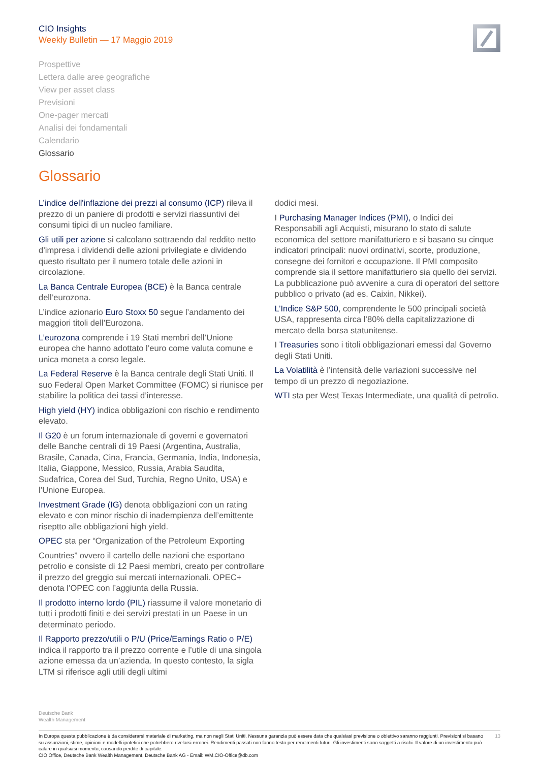CIO Insights
Weekly Bulletin — 17 Maggio 2019
Prospettive
Lettera dalle aree geografiche
View per asset class
Previsioni
One-pager mercati
Analisi dei fondamentali
Calendario
Glossario
Glossario
L’indice dell'inflazione dei prezzi al consumo (ICP) rileva il prezzo di un paniere di prodotti e servizi riassuntivi dei consumi tipici di un nucleo familiare.
Gli utili per azione si calcolano sottraendo dal reddito netto d’impresa i dividendi delle azioni privilegiate e dividendo questo risultato per il numero totale delle azioni in circolazione.
La Banca Centrale Europea (BCE) è la Banca centrale dell’eurozona.
L’indice azionario Euro Stoxx 50 segue l’andamento dei maggiori titoli dell’Eurozona.
L’eurozona comprende i 19 Stati membri dell’Unione europea che hanno adottato l’euro come valuta comune e unica moneta a corso legale.
La Federal Reserve è la Banca centrale degli Stati Uniti. Il suo Federal Open Market Committee (FOMC) si riunisce per stabilire la politica dei tassi d’interesse.
High yield (HY) indica obbligazioni con rischio e rendimento elevato.
Il G20 è un forum internazionale di governi e governatori delle Banche centrali di 19 Paesi (Argentina, Australia, Brasile, Canada, Cina, Francia, Germania, India, Indonesia, Italia, Giappone, Messico, Russia, Arabia Saudita, Sudafrica, Corea del Sud, Turchia, Regno Unito, USA) e l’Unione Europea.
Investment Grade (IG) denota obbligazioni con un rating elevato e con minor rischio di inadempienza dell’emittente riseptto alle obbligazioni high yield.
OPEC sta per “Organization of the Petroleum Exporting
Countries” ovvero il cartello delle nazioni che esportano petrolio e consiste di 12 Paesi membri, creato per controllare il prezzo del greggio sui mercati internazionali. OPEC+ denota l’OPEC con l’aggiunta della Russia.
Il prodotto interno lordo (PIL) riassume il valore monetario di tutti i prodotti finiti e dei servizi prestati in un Paese in un determinato periodo.
Il Rapporto prezzo/utili o P/U (Price/Earnings Ratio o P/E) indica il rapporto tra il prezzo corrente e l’utile di una singola azione emessa da un’azienda. In questo contesto, la sigla LTM si riferisce agli utili degli ultimi
dodici mesi.
I Purchasing Manager Indices (PMI), o Indici dei Responsabili agli Acquisti, misurano lo stato di salute economica del settore manifatturiero e si basano su cinque indicatori principali: nuovi ordinativi, scorte, produzione, consegne dei fornitori e occupazione. Il PMI composito comprende sia il settore manifatturiero sia quello dei servizi. La pubblicazione può avvenire a cura di operatori del settore pubblico o privato (ad es. Caixin, Nikkei).
L’Indice S&P 500, comprendente le 500 principali società USA, rappresenta circa l’80% della capitalizzazione di mercato della borsa statunitense.
I Treasuries sono i titoli obbligazionari emessi dal Governo degli Stati Uniti.
La Volatilità è l’intensità delle variazioni successive nel tempo di un prezzo di negoziazione.
WTI sta per West Texas Intermediate, una qualità di petrolio.
Deutsche Bank
Wealth Management
In Europa questa pubblicazione è da considerarsi materiale di marketing, ma non negli Stati Uniti. Nessuna garanzia può essere data che qualsiasi previsione o obiettivo saranno raggiunti. Previsioni si basano su assunzioni, stime, opinioni e modelli ipotetici che potrebbero rivelarsi erronei. Rendimenti passati non fanno testo per rendimenti futuri. Gli investimenti sono soggetti a rischi. Il valore di un investimento può calare in qualsiasi momento, causando perdite di capitale.
CIO Office, Deutsche Bank Wealth Management, Deutsche Bank AG - Email: WM.CIO-Office@db.com
13